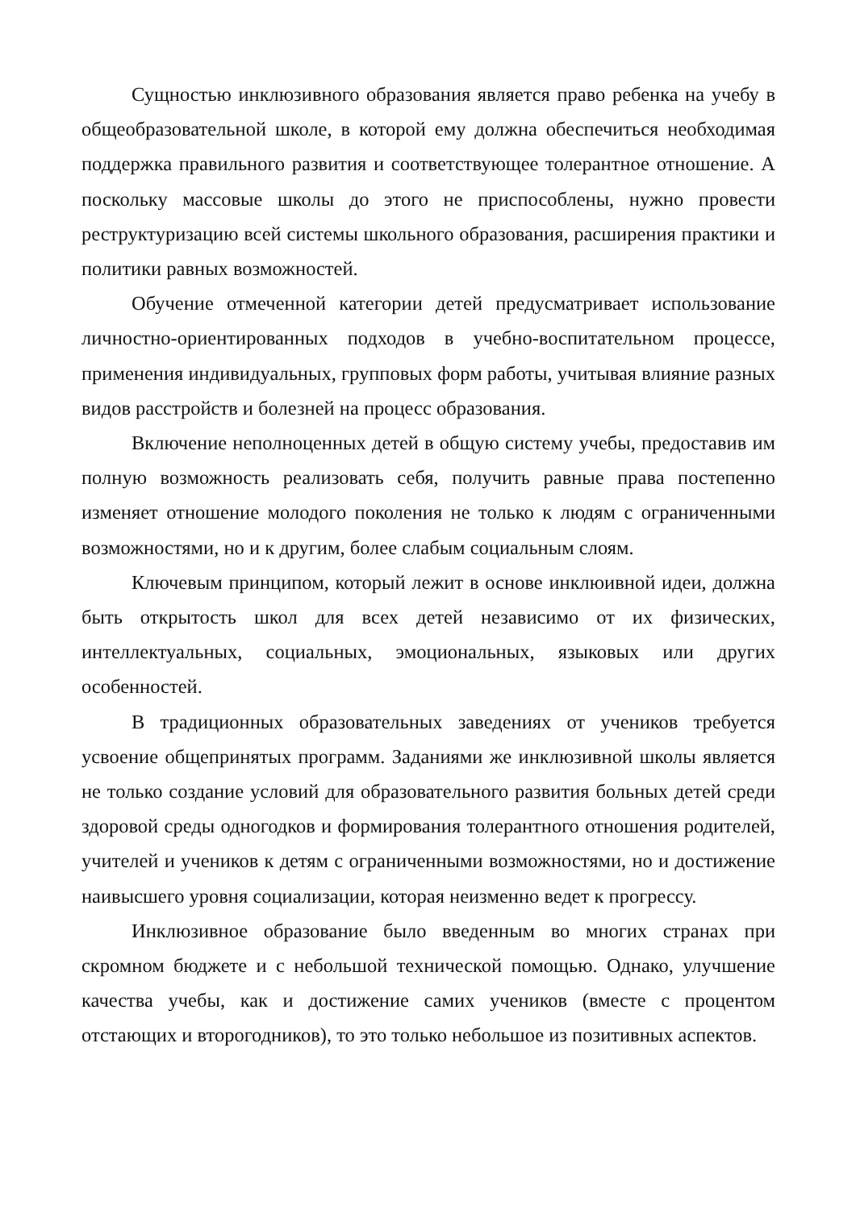Сущностью инклюзивного образования является право ребенка на учебу в общеобразовательной школе, в которой ему должна обеспечиться необходимая поддержка правильного развития и соответствующее толерантное отношение. А поскольку массовые школы до этого не приспособлены, нужно провести реструктуризацию всей системы школьного образования, расширения практики и политики равных возможностей.
Обучение отмеченной категории детей предусматривает использование личностно-ориентированных подходов в учебно-воспитательном процессе, применения индивидуальных, групповых форм работы, учитывая влияние разных видов расстройств и болезней на процесс образования.
Включение неполноценных детей в общую систему учебы, предоставив им полную возможность реализовать себя, получить равные права постепенно изменяет отношение молодого поколения не только к людям с ограниченными возможностями, но и к другим, более слабым социальным слоям.
Ключевым принципом, который лежит в основе инклюивной идеи, должна быть открытость школ для всех детей независимо от их физических, интеллектуальных, социальных, эмоциональных, языковых или других особенностей.
В традиционных образовательных заведениях от учеников требуется усвоение общепринятых программ. Заданиями же инклюзивной школы является не только создание условий для образовательного развития больных детей среди здоровой среды одногодков и формирования толерантного отношения родителей, учителей и учеников к детям с ограниченными возможностями, но и достижение наивысшего уровня социализации, которая неизменно ведет к прогрессу.
Инклюзивное образование было введенным во многих странах при скромном бюджете и с небольшой технической помощью. Однако, улучшение качества учебы, как и достижение самих учеников (вместе с процентом отстающих и второгодников), то это только небольшое из позитивных аспектов.